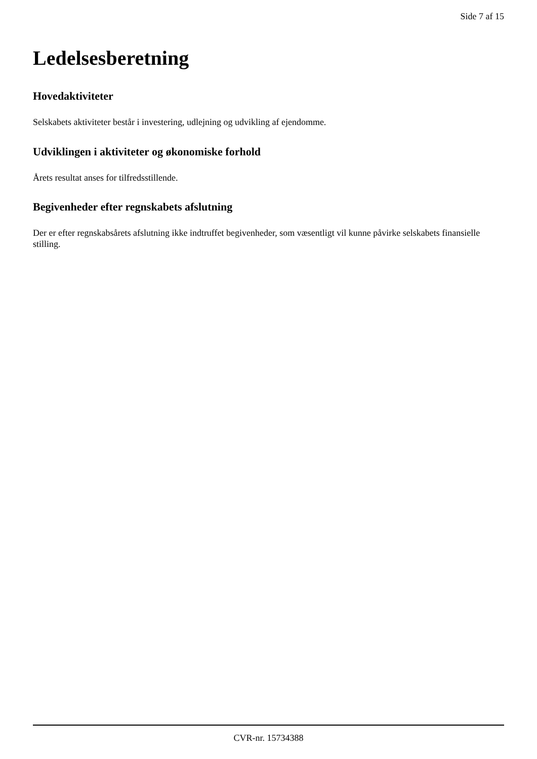Side 7 af 15
Ledelsesberetning
Hovedaktiviteter
Selskabets aktiviteter består i investering, udlejning og udvikling af ejendomme.
Udviklingen i aktiviteter og økonomiske forhold
Årets resultat anses for tilfredsstillende.
Begivenheder efter regnskabets afslutning
Der er efter regnskabsårets afslutning ikke indtruffet begivenheder, som væsentligt vil kunne påvirke selskabets finansielle stilling.
CVR-nr. 15734388